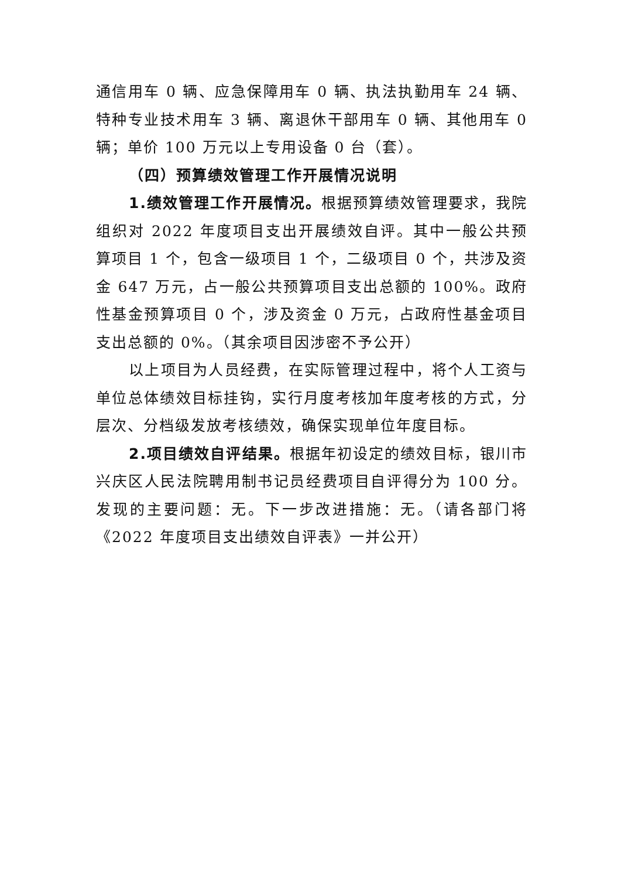通信用车 0 辆、应急保障用车 0 辆、执法执勤用车 24 辆、特种专业技术用车 3 辆、离退休干部用车 0 辆、其他用车 0 辆；单价 100 万元以上专用设备 0 台（套）。
（四）预算绩效管理工作开展情况说明
1.绩效管理工作开展情况。根据预算绩效管理要求，我院组织对 2022 年度项目支出开展绩效自评。其中一般公共预算项目 1 个，包含一级项目 1 个，二级项目 0 个，共涉及资金 647 万元，占一般公共预算项目支出总额的 100%。政府性基金预算项目 0 个，涉及资金 0 万元，占政府性基金项目支出总额的 0%。（其余项目因涉密不予公开）
以上项目为人员经费，在实际管理过程中，将个人工资与单位总体绩效目标挂钩，实行月度考核加年度考核的方式，分层次、分档级发放考核绩效，确保实现单位年度目标。
2.项目绩效自评结果。根据年初设定的绩效目标，银川市兴庆区人民法院聘用制书记员经费项目自评得分为 100 分。发现的主要问题：无。下一步改进措施：无。（请各部门将《2022 年度项目支出绩效自评表》一并公开）